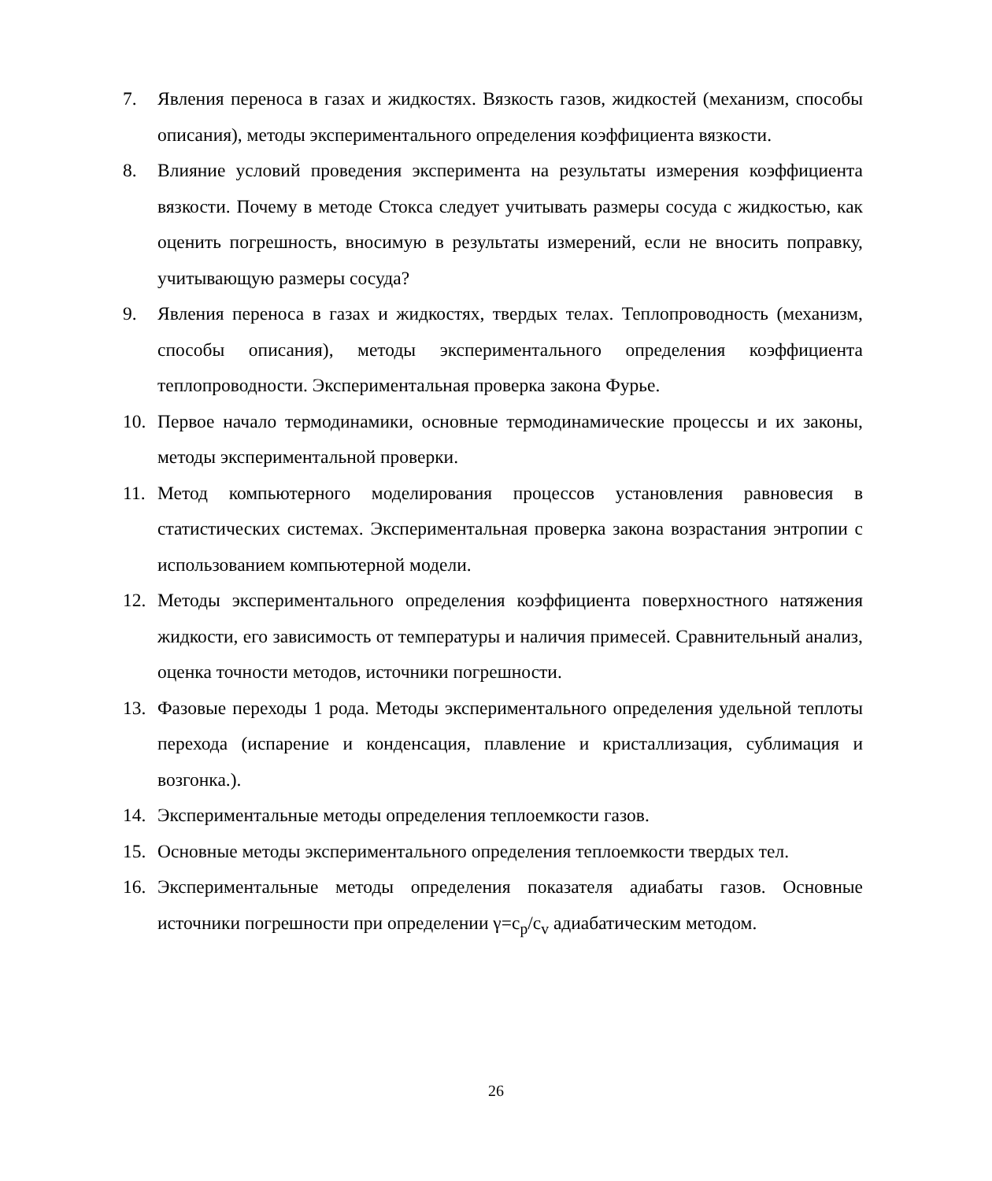7. Явления переноса в газах и жидкостях. Вязкость газов, жидкостей (механизм, способы описания), методы экспериментального определения коэффициента вязкости.
8. Влияние условий проведения эксперимента на результаты измерения коэффициента вязкости. Почему в методе Стокса следует учитывать размеры сосуда с жидкостью, как оценить погрешность, вносимую в результаты измерений, если не вносить поправку, учитывающую размеры сосуда?
9. Явления переноса в газах и жидкостях, твердых телах. Теплопроводность (механизм, способы описания), методы экспериментального определения коэффициента теплопроводности. Экспериментальная проверка закона Фурье.
10. Первое начало термодинамики, основные термодинамические процессы и их законы, методы экспериментальной проверки.
11. Метод компьютерного моделирования процессов установления равновесия в статистических системах. Экспериментальная проверка закона возрастания энтропии с использованием компьютерной модели.
12. Методы экспериментального определения коэффициента поверхностного натяжения жидкости, его зависимость от температуры и наличия примесей. Сравнительный анализ, оценка точности методов, источники погрешности.
13. Фазовые переходы 1 рода. Методы экспериментального определения удельной теплоты перехода (испарение и конденсация, плавление и кристаллизация, сублимация и возгонка.).
14. Экспериментальные методы определения теплоемкости газов.
15. Основные методы экспериментального определения теплоемкости твердых тел.
16. Экспериментальные методы определения показателя адиабаты газов. Основные источники погрешности при определении γ=c<sub>p</sub>/c<sub>v</sub> адиабатическим методом.
26